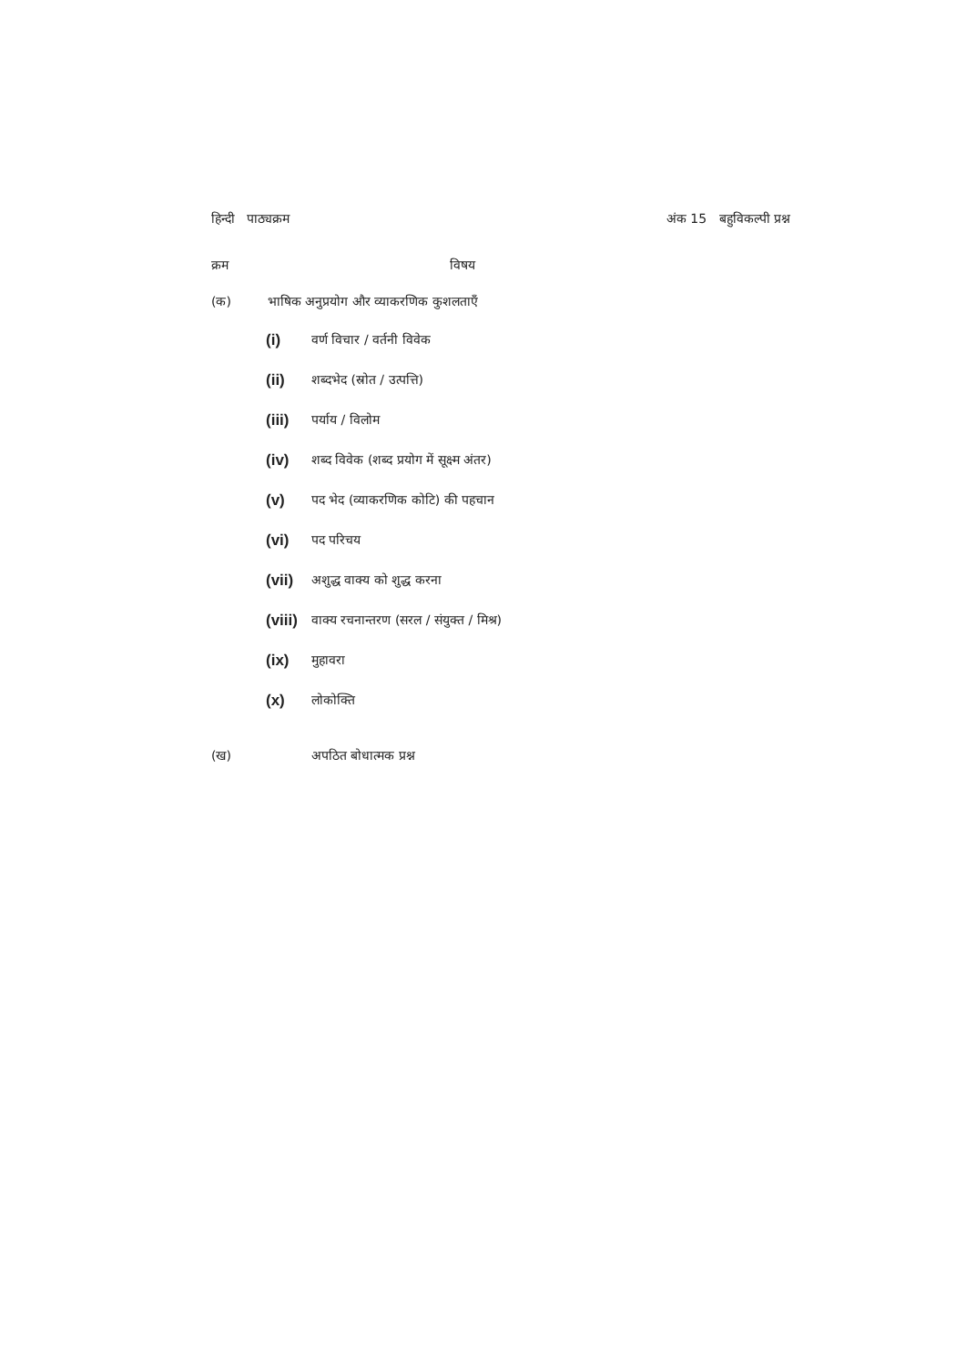हिन्दी पाठ्यक्रम अंक 15 बहुविकल्पी प्रश्न
क्रम विषय
(क) भाषिक अनुप्रयोग और व्याकरणिक कुशलताएँ
(i) वर्ण विचार / वर्तनी विवेक
(ii) शब्दभेद (स्रोत / उत्पत्ति)
(iii) पर्याय / विलोम
(iv) शब्द विवेक (शब्द प्रयोग में सूक्ष्म अंतर)
(v) पद भेद (व्याकरणिक कोटि) की पहचान
(vi) पद परिचय
(vii) अशुद्ध वाक्य को शुद्ध करना
(viii) वाक्य रचनान्तरण (सरल / संयुक्त / मिश्र)
(ix) मुहावरा
(x) लोकोक्ति
(ख) अपठित बोधात्मक प्रश्न